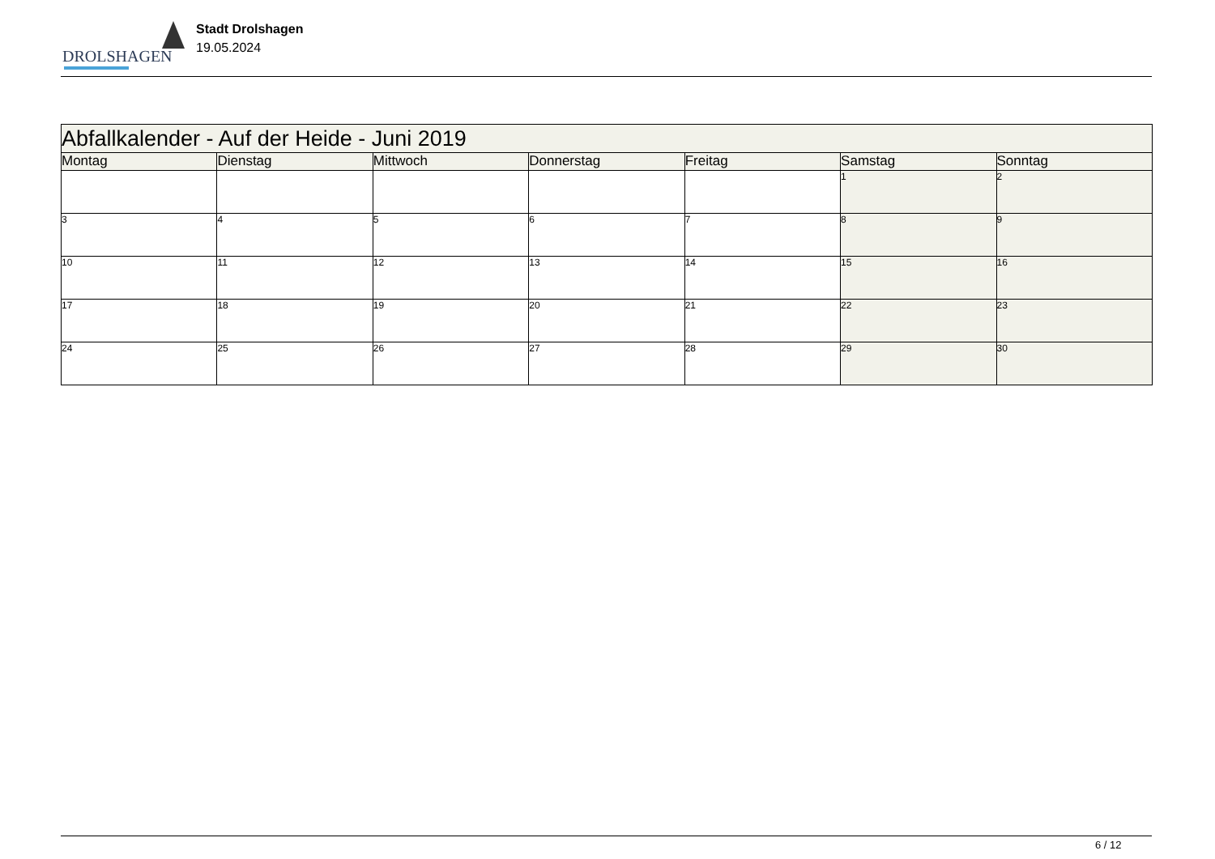DROLSHAGEN
Stadt Drolshagen
19.05.2024
| Abfallkalender - Auf der Heide - Juni 2019 | | | | | | |
| --- | --- | --- | --- | --- | --- | --- |
| Montag | Dienstag | Mittwoch | Donnerstag | Freitag | Samstag | Sonntag |
| | | | | | 1 | 2 |
| 3 | 4 | 5 | 6 | 7 | 8 | 9 |
| 10 | 11 | 12 | 13 | 14 | 15 | 16 |
| 17 | 18 | 19 | 20 | 21 | 22 | 23 |
| 24 | 25 | 26 | 27 | 28 | 29 | 30 |
6 / 12